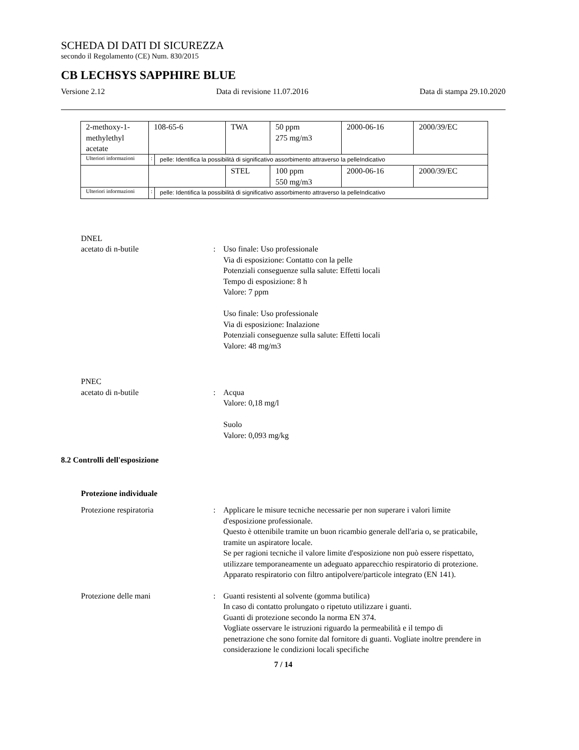SCHEDA DI DATI DI SICUREZZA
secondo il Regolamento (CE) Num. 830/2015
CB LECHSYS SAPPHIRE BLUE
Versione 2.12 Data di revisione 11.07.2016 Data di stampa 29.10.2020
| 2-methoxy-1-methylethyl acetate | 108-65-6 | | TWA | 50 ppm 275 mg/m3 | 2000-06-16 | 2000/39/EC |
| Ulteriori informazioni | : | pelle: Identifica la possibilità di significativo assorbimento attraverso la pelleIndicativo | | | | |
| | | | STEL | 100 ppm 550 mg/m3 | 2000-06-16 | 2000/39/EC |
| Ulteriori informazioni | : | pelle: Identifica la possibilità di significativo assorbimento attraverso la pelleIndicativo | | | | |
DNEL
acetato di n-butile : Uso finale: Uso professionale
Via di esposizione: Contatto con la pelle
Potenziali conseguenze sulla salute: Effetti locali
Tempo di esposizione: 8 h
Valore: 7 ppm
Uso finale: Uso professionale
Via di esposizione: Inalazione
Potenziali conseguenze sulla salute: Effetti locali
Valore: 48 mg/m3
PNEC
acetato di n-butile : Acqua
Valore: 0,18 mg/l
Suolo
Valore: 0,093 mg/kg
8.2 Controlli dell'esposizione
Protezione individuale
Protezione respiratoria : Applicare le misure tecniche necessarie per non superare i valori limite d'esposizione professionale.
Questo è ottenibile tramite un buon ricambio generale dell'aria o, se praticabile, tramite un aspiratore locale.
Se per ragioni tecniche il valore limite d'esposizione non può essere rispettato, utilizzare temporaneamente un adeguato apparecchio respiratorio di protezione.
Apparato respiratorio con filtro antipolvere/particole integrato (EN 141).
Protezione delle mani : Guanti resistenti al solvente (gomma butilica)
In caso di contatto prolungato o ripetuto utilizzare i guanti.
Guanti di protezione secondo la norma EN 374.
Vogliate osservare le istruzioni riguardo la permeabilità e il tempo di penetrazione che sono fornite dal fornitore di guanti. Vogliate inoltre prendere in considerazione le condizioni locali specifiche
7 / 14